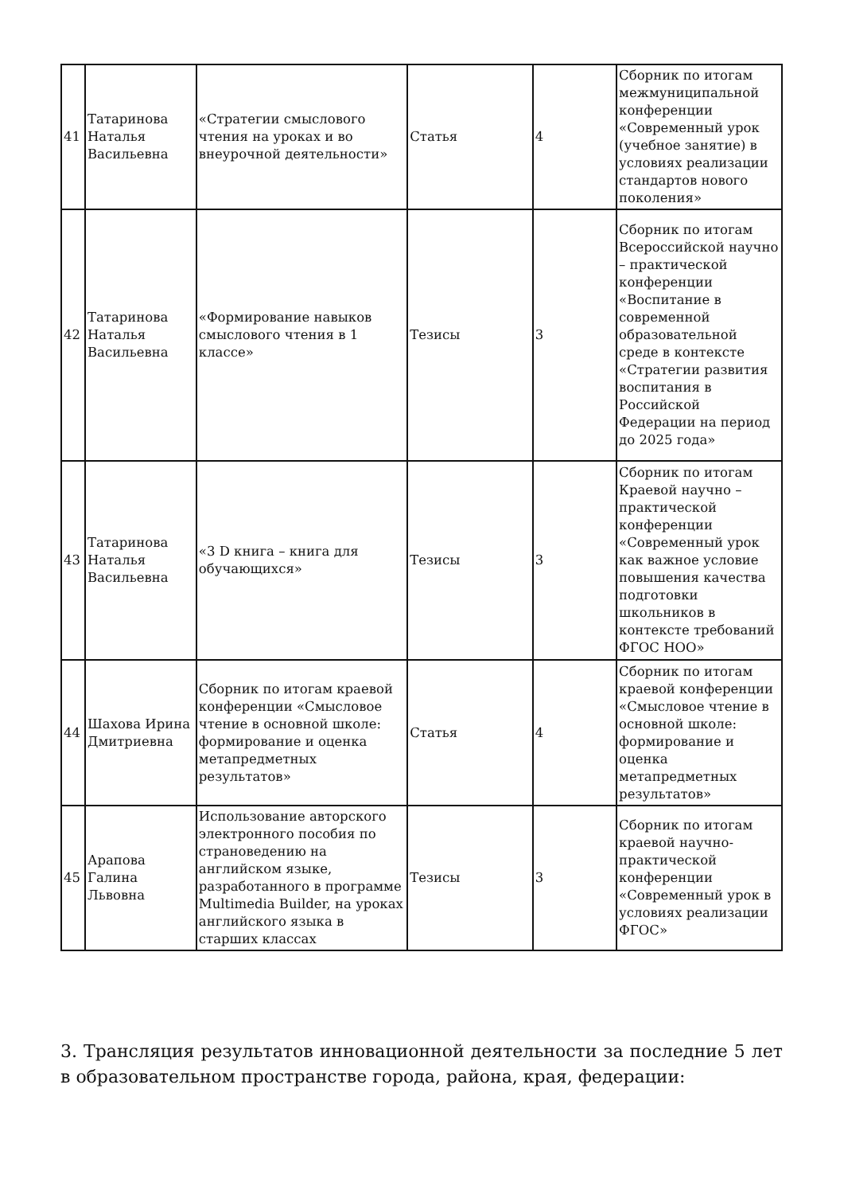| 41 | Татаринова Наталья Васильевна | «Стратегии смыслового чтения на уроках и во внеурочной деятельности» | Статья | 4 | Сборник по итогам межмуниципальной конференции «Современный урок (учебное занятие) в условиях реализации стандартов нового поколения» |
| 42 | Татаринова Наталья Васильевна | «Формирование навыков смыслового чтения в 1 классе» | Тезисы | 3 | Сборник по итогам Всероссийской научно – практической конференции «Воспитание в современной образовательной среде в контексте «Стратегии развития воспитания в Российской Федерации на период до 2025 года» |
| 43 | Татаринова Наталья Васильевна | «3 D книга – книга для обучающихся» | Тезисы | 3 | Сборник по итогам Краевой научно – практической конференции «Современный урок как важное условие повышения качества подготовки школьников в контексте требований ФГОС НОО» |
| 44 | Шахова Ирина Дмитриевна | Сборник по итогам краевой конференции «Смысловое чтение в основной школе: формирование и оценка метапредметных результатов» | Статья | 4 | Сборник по итогам краевой конференции «Смысловое чтение в основной школе: формирование и оценка метапредметных результатов» |
| 45 | Арапова Галина Львовна | Использование авторского электронного пособия по страноведению на английском языке, разработанного в программе Multimedia Builder, на уроках английского языка в старших классах | Тезисы | 3 | Сборник по итогам краевой научно-практической конференции «Современный урок в условиях реализации ФГОС» |
3. Трансляция результатов инновационной деятельности за последние 5 лет в образовательном пространстве города, района, края, федерации: